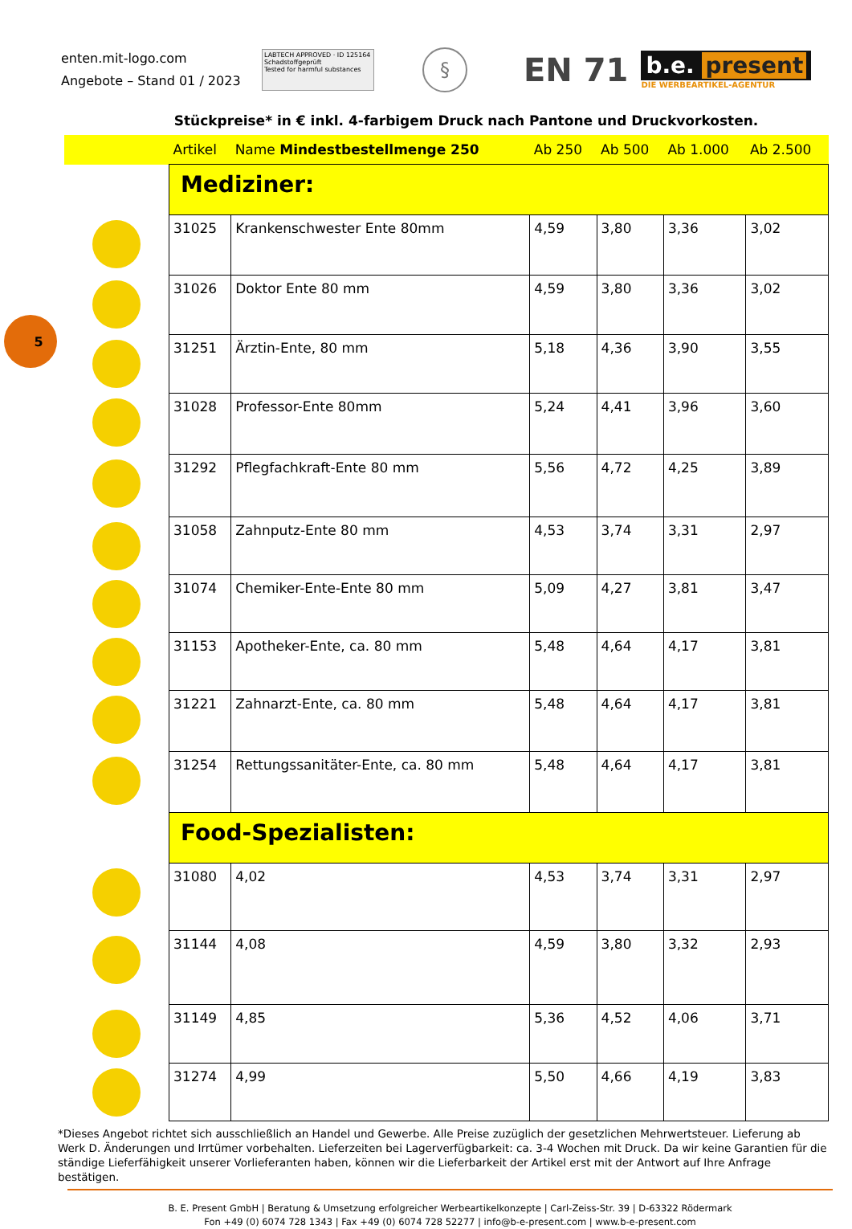enten.mit-logo.com
Angebote – Stand 01 / 2023
LABTECH APPROVED · ID 125164
Schadstoffgeprüft
Tested for harmful substances
§
EN 71
b.e. present
DIE WERBEARTIKEL-AGENTUR
Stückpreise* in € inkl. 4-farbigem Druck nach Pantone und Druckvorkosten.
5
| | Artikel | Name Mindestbestellmenge 250 | Ab 250 | Ab 500 | Ab 1.000 | Ab 2.500 |
| --- | --- | --- | --- | --- | --- | --- |
| | Mediziner: | | | | | |
| | 31025 | Krankenschwester Ente 80mm | 4,59 | 3,80 | 3,36 | 3,02 |
| | 31026 | Doktor Ente 80 mm | 4,59 | 3,80 | 3,36 | 3,02 |
| | 31251 | Ärztin-Ente, 80 mm | 5,18 | 4,36 | 3,90 | 3,55 |
| | 31028 | Professor-Ente 80mm | 5,24 | 4,41 | 3,96 | 3,60 |
| | 31292 | Pflegfachkraft-Ente 80 mm | 5,56 | 4,72 | 4,25 | 3,89 |
| | 31058 | Zahnputz-Ente 80 mm | 4,53 | 3,74 | 3,31 | 2,97 |
| | 31074 | Chemiker-Ente-Ente 80 mm | 5,09 | 4,27 | 3,81 | 3,47 |
| | 31153 | Apotheker-Ente, ca. 80 mm | 5,48 | 4,64 | 4,17 | 3,81 |
| | 31221 | Zahnarzt-Ente, ca. 80 mm | 5,48 | 4,64 | 4,17 | 3,81 |
| | 31254 | Rettungssanitäter-Ente, ca. 80 mm | 5,48 | 4,64 | 4,17 | 3,81 |
| | Food-Spezialisten: | | | | | |
| | 31080 | 4,02 | 4,53 | 3,74 | 3,31 | 2,97 |
| | 31144 | 4,08 | 4,59 | 3,80 | 3,32 | 2,93 |
| | 31149 | 4,85 | 5,36 | 4,52 | 4,06 | 3,71 |
| | 31274 | 4,99 | 5,50 | 4,66 | 4,19 | 3,83 |
*Dieses Angebot richtet sich ausschließlich an Handel und Gewerbe. Alle Preise zuzüglich der gesetzlichen Mehrwertsteuer. Lieferung ab Werk D. Änderungen und Irrtümer vorbehalten. Lieferzeiten bei Lagerverfügbarkeit: ca. 3-4 Wochen mit Druck. Da wir keine Garantien für die ständige Lieferfähigkeit unserer Vorlieferanten haben, können wir die Lieferbarkeit der Artikel erst mit der Antwort auf Ihre Anfrage bestätigen.
B. E. Present GmbH | Beratung & Umsetzung erfolgreicher Werbeartikelkonzepte | Carl-Zeiss-Str. 39 | D-63322 Rödermark
Fon +49 (0) 6074 728 1343 | Fax +49 (0) 6074 728 52277 | info@b-e-present.com | www.b-e-present.com